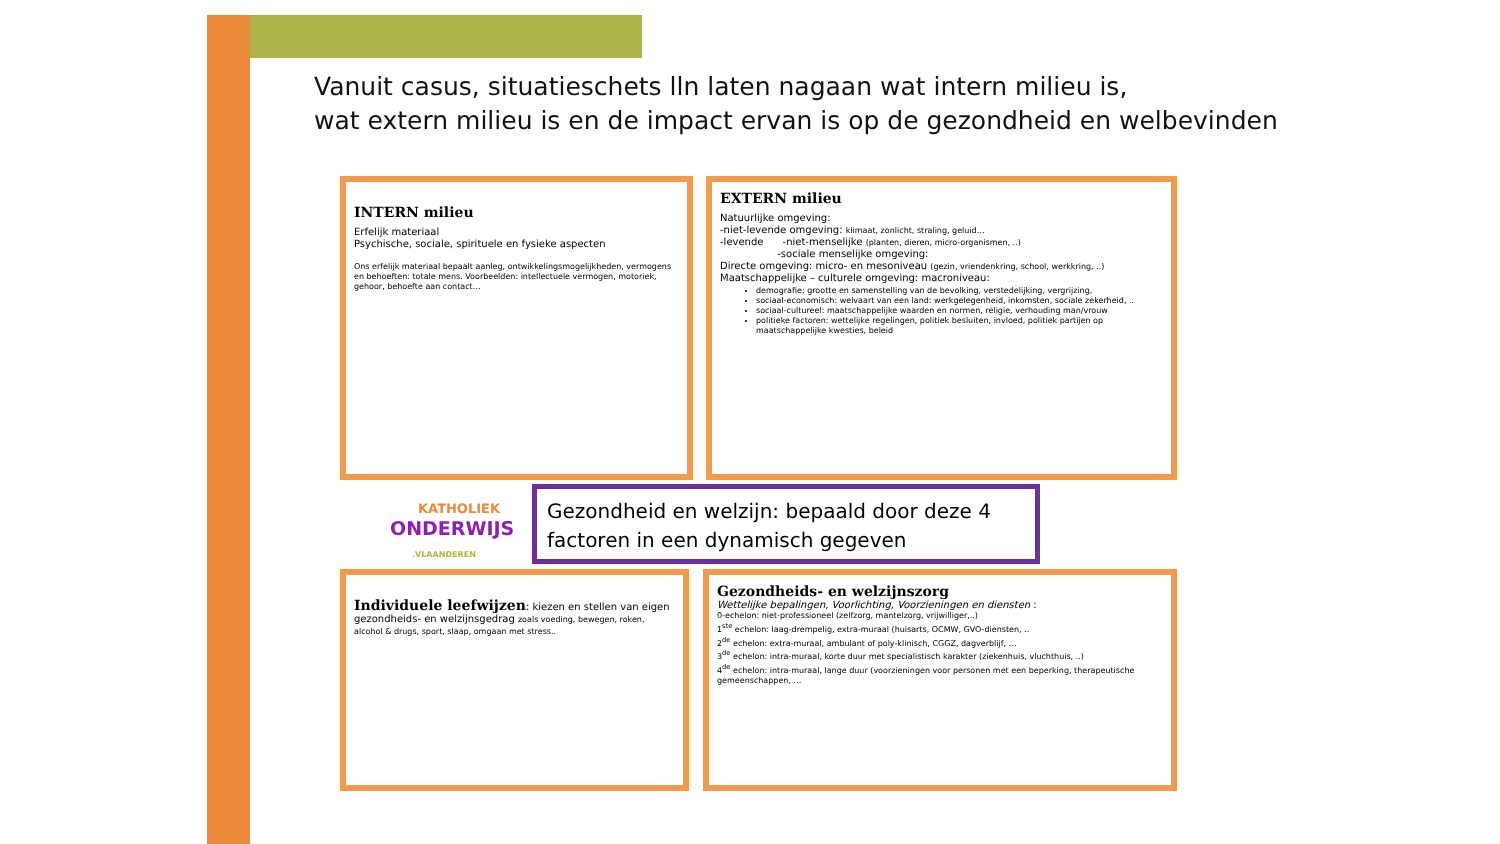Vanuit casus, situatieschets lln laten nagaan wat intern milieu is,
wat extern milieu is en de impact ervan is op de gezondheid en welbevinden
INTERN milieu
Erfelijk materiaal
Psychische, sociale, spirituele en fysieke aspecten
Ons erfelijk materiaal bepaalt aanleg, ontwikkelingsmogelijkheden, vermogens en behoeften: totale mens. Voorbeelden: intellectuele vermogen, motoriek, gehoor, behoefte aan contact…
EXTERN milieu
Natuurlijke omgeving:
-niet-levende omgeving: klimaat, zonlicht, straling, geluid…
-levende -niet-menselijke (planten, dieren, micro-organismen, ..)
-sociale menselijke omgeving:
Directe omgeving: micro- en mesoniveau (gezin, vriendenkring, school, werkkring, ..)
Maatschappelijke – culturele omgeving: macroniveau:
demografie: grootte en samenstelling van de bevolking, verstedelijking, vergrijzing,
sociaal-economisch: welvaart van een land: werkgelegenheid, inkomsten, sociale zekerheid, ..
sociaal-cultureel: maatschappelijke waarden en normen, religie, verhouding man/vrouw
politieke factoren: wettelijke regelingen, politiek besluiten, invloed, politiek partijen op maatschappelijke kwesties, beleid
KATHOLIEK
ONDERWIJS
.VLAANDEREN
Gezondheid en welzijn: bepaald door deze 4
factoren in een dynamisch gegeven
Individuele leefwijzen: kiezen en stellen van eigen gezondheids- en welzijnsgedrag zoals voeding, bewegen, roken, alcohol & drugs, sport, slaap, omgaan met stress..
Gezondheids- en welzijnszorg
Wettelijke bepalingen, Voorlichting, Voorzieningen en diensten :
0-echelon: niet-professioneel (zelfzorg, mantelzorg, vrijwilliger,..)
1<sup>ste</sup> echelon: laag-drempelig, extra-muraal (huisarts, OCMW, GVO-diensten, ..
2<sup>de</sup> echelon: extra-muraal, ambulant of poly-klinisch, CGGZ, dagverblijf, …
3<sup>de</sup> echelon: intra-muraal, korte duur met specialistisch karakter (ziekenhuis, vluchthuis, ..)
4<sup>de</sup> echelon: intra-muraal, lange duur (voorzieningen voor personen met een beperking, therapeutische gemeenschappen, …